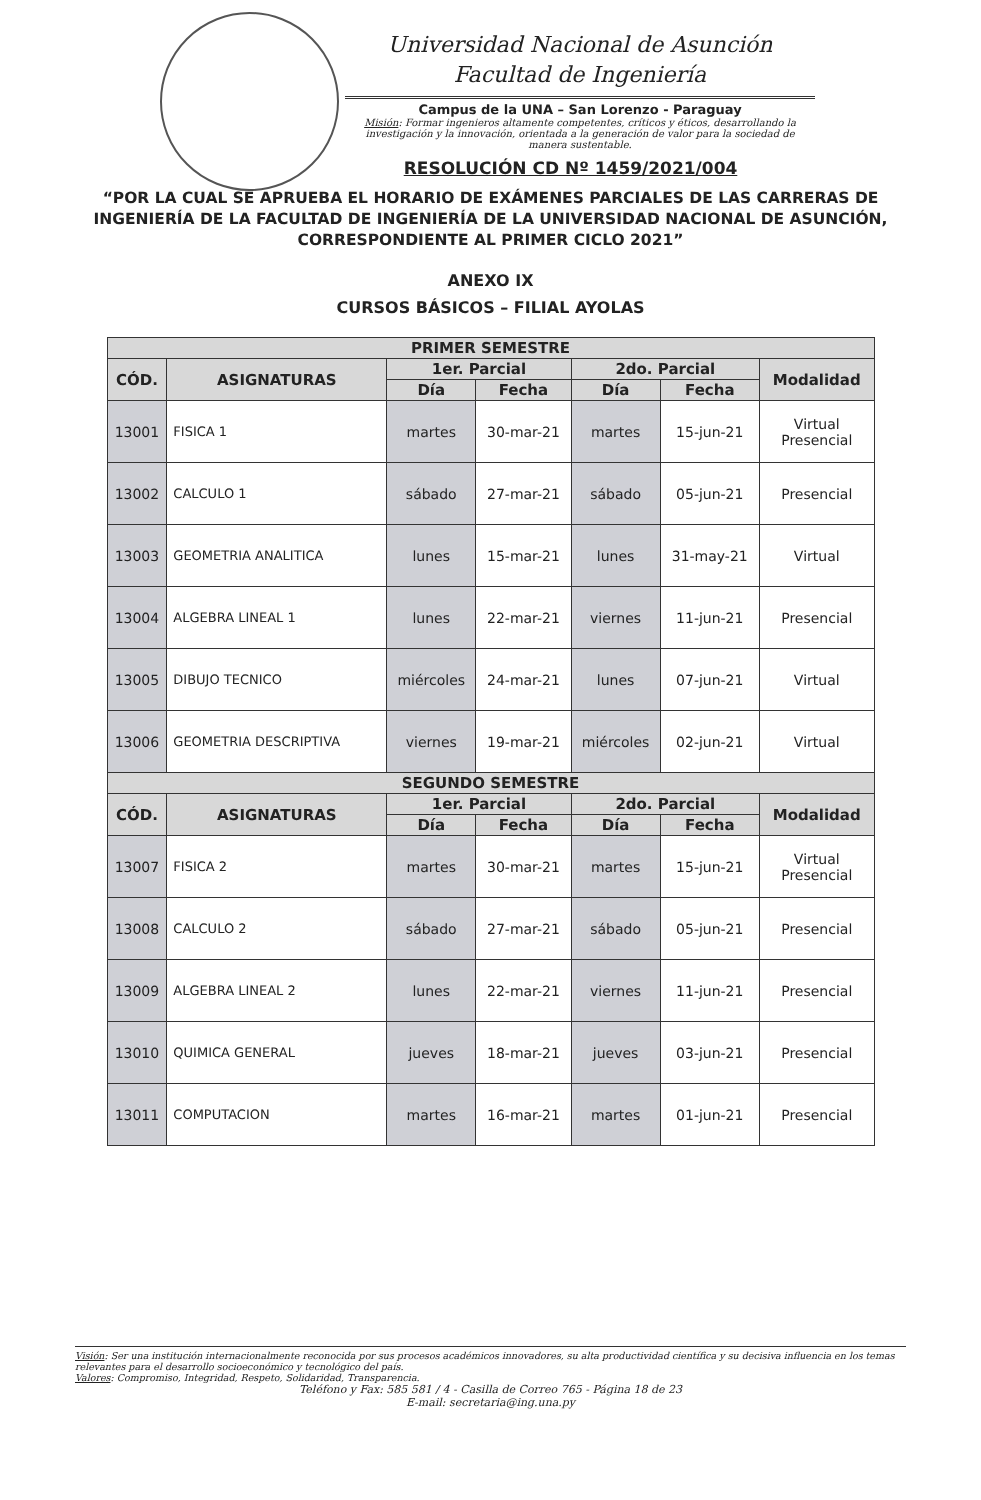Universidad Nacional de Asunción
Facultad de Ingeniería
Campus de la UNA – San Lorenzo - Paraguay
Misión: Formar ingenieros altamente competentes, críticos y éticos, desarrollando la investigación y la innovación, orientada a la generación de valor para la sociedad de manera sustentable.
RESOLUCIÓN CD Nº 1459/2021/004
“POR LA CUAL SE APRUEBA EL HORARIO DE EXÁMENES PARCIALES DE LAS CARRERAS DE INGENIERÍA DE LA FACULTAD DE INGENIERÍA DE LA UNIVERSIDAD NACIONAL DE ASUNCIÓN, CORRESPONDIENTE AL PRIMER CICLO 2021”
ANEXO IX
CURSOS BÁSICOS – FILIAL AYOLAS
| PRIMER SEMESTRE | | | | | | |
| --- | --- | --- | --- | --- | --- | --- |
| CÓD. | ASIGNATURAS | 1er. Parcial | | 2do. Parcial | | Modalidad |
| | | Día | Fecha | Día | Fecha | |
| 13001 | FISICA 1 | martes | 30-mar-21 | martes | 15-jun-21 | Virtual Presencial |
| 13002 | CALCULO 1 | sábado | 27-mar-21 | sábado | 05-jun-21 | Presencial |
| 13003 | GEOMETRIA ANALITICA | lunes | 15-mar-21 | lunes | 31-may-21 | Virtual |
| 13004 | ALGEBRA LINEAL 1 | lunes | 22-mar-21 | viernes | 11-jun-21 | Presencial |
| 13005 | DIBUJO TECNICO | miércoles | 24-mar-21 | lunes | 07-jun-21 | Virtual |
| 13006 | GEOMETRIA DESCRIPTIVA | viernes | 19-mar-21 | miércoles | 02-jun-21 | Virtual |
| SEGUNDO SEMESTRE | | | | | | |
| CÓD. | ASIGNATURAS | 1er. Parcial | | 2do. Parcial | | Modalidad |
| | | Día | Fecha | Día | Fecha | |
| 13007 | FISICA 2 | martes | 30-mar-21 | martes | 15-jun-21 | Virtual Presencial |
| 13008 | CALCULO 2 | sábado | 27-mar-21 | sábado | 05-jun-21 | Presencial |
| 13009 | ALGEBRA LINEAL 2 | lunes | 22-mar-21 | viernes | 11-jun-21 | Presencial |
| 13010 | QUIMICA GENERAL | jueves | 18-mar-21 | jueves | 03-jun-21 | Presencial |
| 13011 | COMPUTACION | martes | 16-mar-21 | martes | 01-jun-21 | Presencial |
Visión: Ser una institución internacionalmente reconocida por sus procesos académicos innovadores, su alta productividad científica y su decisiva influencia en los temas relevantes para el desarrollo socioeconómico y tecnológico del país.
Valores: Compromiso, Integridad, Respeto, Solidaridad, Transparencia.
Teléfono y Fax: 585 581 / 4 - Casilla de Correo 765 - Página 18 de 23
E-mail: secretaria@ing.una.py